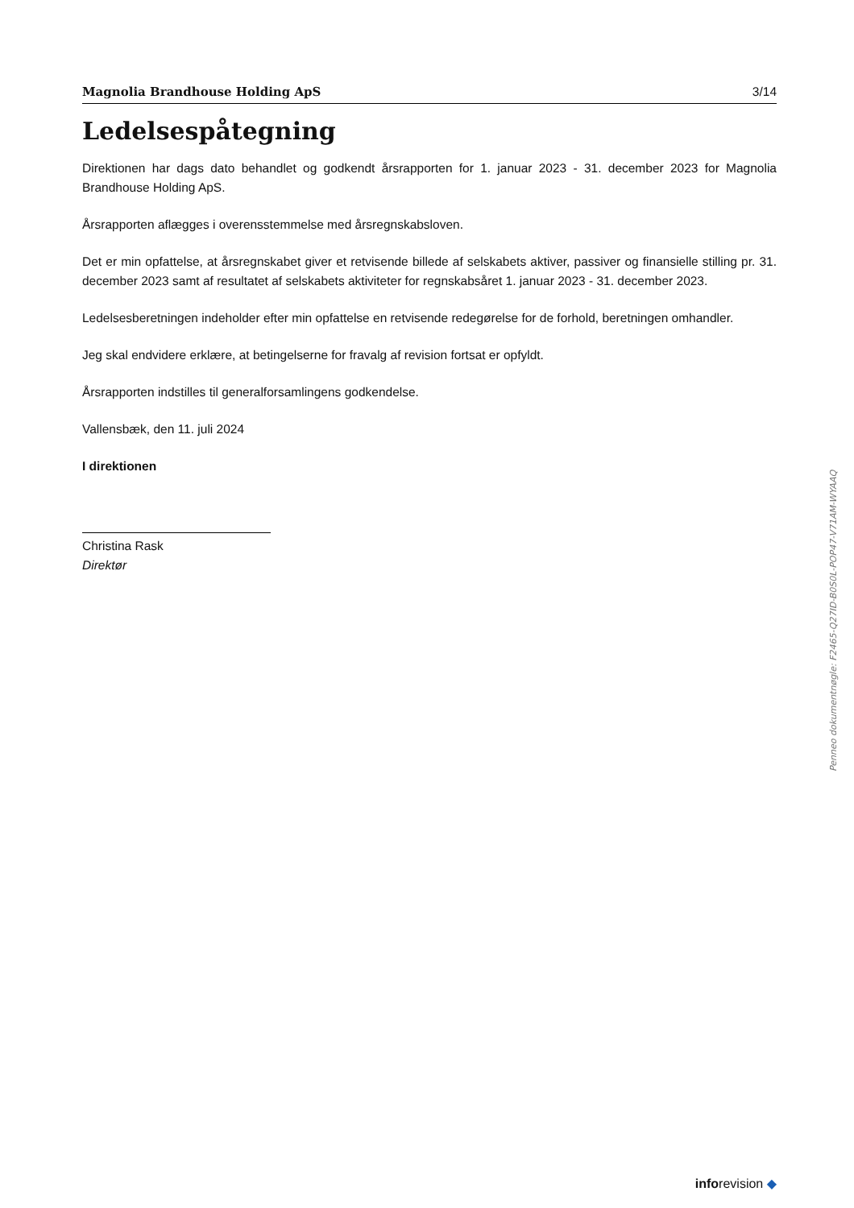Magnolia Brandhouse Holding ApS 3/14
Ledelsespåtegning
Direktionen har dags dato behandlet og godkendt årsrapporten for 1. januar 2023 - 31. december 2023 for Magnolia Brandhouse Holding ApS.
Årsrapporten aflægges i overensstemmelse med årsregnskabsloven.
Det er min opfattelse, at årsregnskabet giver et retvisende billede af selskabets aktiver, passiver og finansielle stilling pr. 31. december 2023 samt af resultatet af selskabets aktiviteter for regnskabsåret 1. januar 2023 - 31. december 2023.
Ledelsesberetningen indeholder efter min opfattelse en retvisende redegørelse for de forhold, beretningen omhandler.
Jeg skal endvidere erklære, at betingelserne for fravalg af revision fortsat er opfyldt.
Årsrapporten indstilles til generalforsamlingens godkendelse.
Vallensbæk, den 11. juli 2024
I direktionen
Christina Rask
Direktør
Penneo dokumentnøgle: F2465-Q27ID-B0S0L-POP47-V71AM-WYAAQ
inforevision ◆